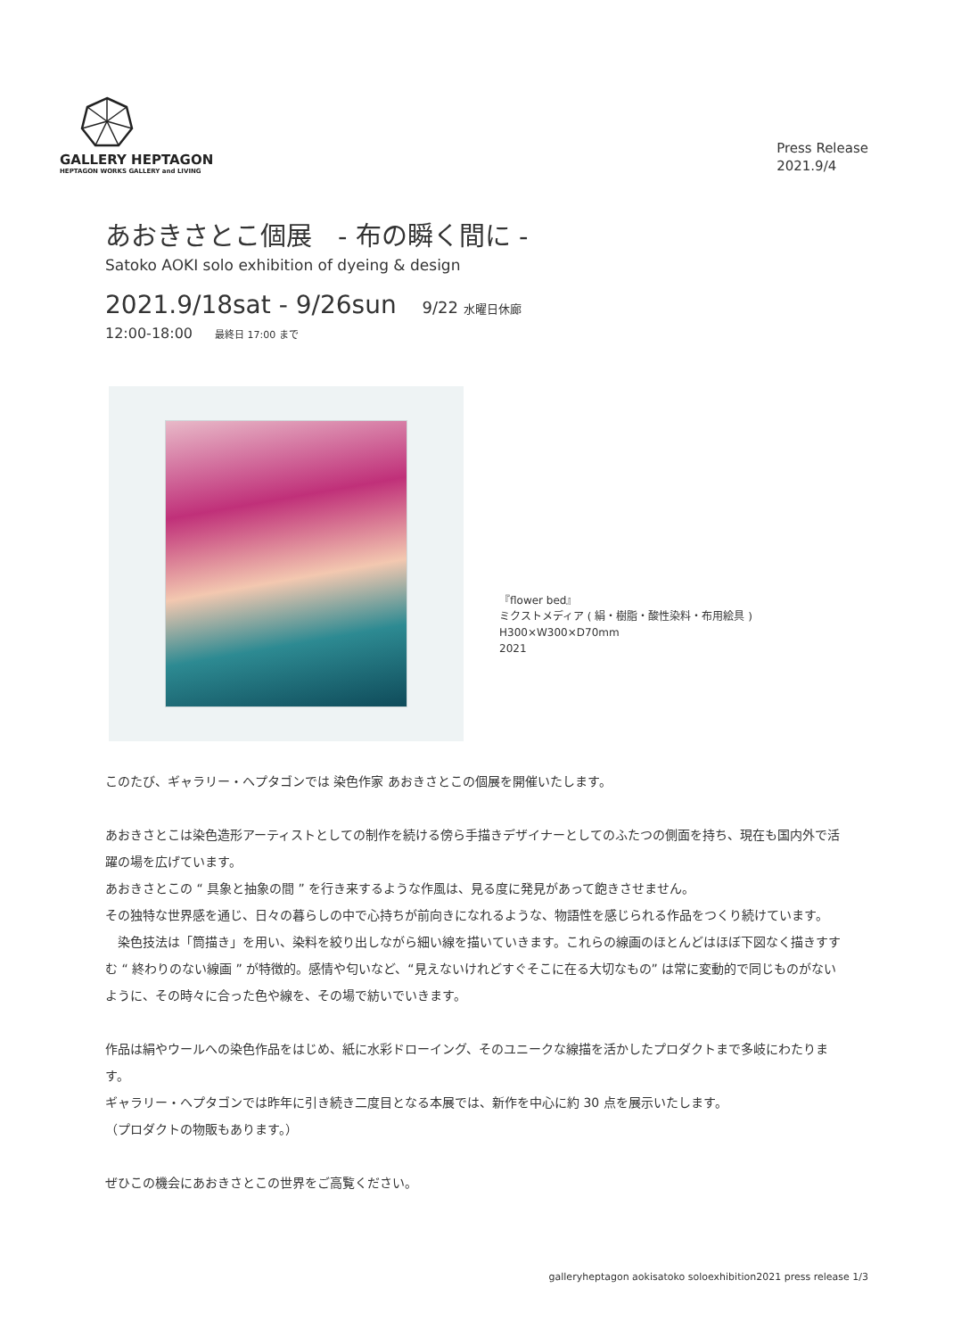GALLERY HEPTAGON
HEPTAGON WORKS GALLERY and LIVING
Press Release
2021.9/4
あおきさとこ個展　- 布の瞬く間に -
Satoko AOKI solo exhibition of dyeing & design
2021.9/18sat - 9/26sun 9/22 水曜日休廊
12:00-18:00 最終日 17:00 まで
『flower bed』
ミクストメディア ( 絹・樹脂・酸性染料・布用絵具 )
H300×W300×D70mm
2021
このたび、ギャラリー・ヘプタゴンでは 染色作家 あおきさとこの個展を開催いたします。
あおきさとこは染色造形アーティストとしての制作を続ける傍ら手描きデザイナーとしてのふたつの側面を持ち、現在も国内外で活躍の場を広げています。
あおきさとこの “ 具象と抽象の間 ” を行き来するような作風は、見る度に発見があって飽きさせません。
その独特な世界感を通じ、日々の暮らしの中で心持ちが前向きになれるような、物語性を感じられる作品をつくり続けています。
　染色技法は「筒描き」を用い、染料を絞り出しながら細い線を描いていきます。これらの線画のほとんどはほぼ下図なく描きすすむ “ 終わりのない線画 ” が特徴的。感情や匂いなど、“見えないけれどすぐそこに在る大切なもの” は常に変動的で同じものがないように、その時々に合った色や線を、その場で紡いでいきます。
作品は絹やウールへの染色作品をはじめ、紙に水彩ドローイング、そのユニークな線描を活かしたプロダクトまで多岐にわたります。
ギャラリー・ヘプタゴンでは昨年に引き続き二度目となる本展では、新作を中心に約 30 点を展示いたします。
（プロダクトの物販もあります。）
ぜひこの機会にあおきさとこの世界をご高覧ください。
galleryheptagon aokisatoko soloexhibition2021 press release 1/3